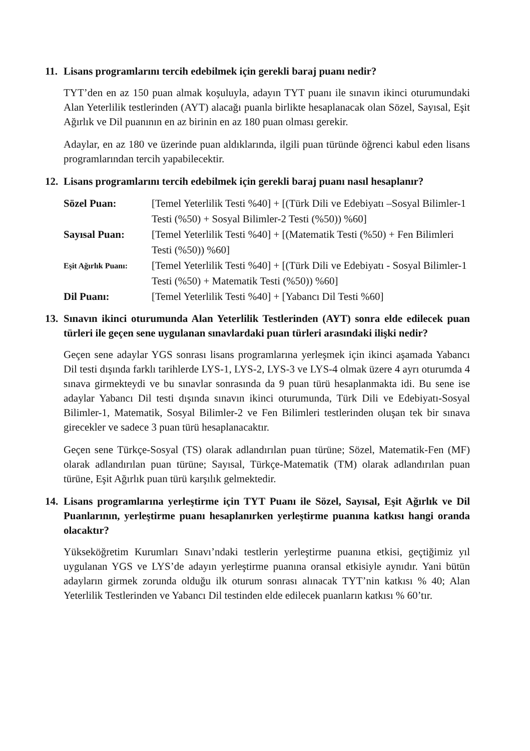11. Lisans programlarını tercih edebilmek için gerekli baraj puanı nedir?
TYT’den en az 150 puan almak koşuluyla, adayın TYT puanı ile sınavın ikinci oturumundaki Alan Yeterlilik testlerinden (AYT) alacağı puanla birlikte hesaplanacak olan Sözel, Sayısal, Eşit Ağırlık ve Dil puanının en az birinin en az 180 puan olması gerekir.
Adaylar, en az 180 ve üzerinde puan aldıklarında, ilgili puan türünde öğrenci kabul eden lisans programlarından tercih yapabilecektir.
12. Lisans programlarını tercih edebilmek için gerekli baraj puanı nasıl hesaplanır?
Sözel Puan: [Temel Yeterlilik Testi %40] + [(Türk Dili ve Edebiyatı –Sosyal Bilimler-1 Testi (%50) + Sosyal Bilimler-2 Testi (%50)) %60]
Sayısal Puan: [Temel Yeterlilik Testi %40] + [(Matematik Testi (%50) + Fen Bilimleri Testi (%50)) %60]
Eşit Ağırlık Puanı: [Temel Yeterlilik Testi %40] + [(Türk Dili ve Edebiyatı - Sosyal Bilimler-1 Testi (%50) + Matematik Testi (%50)) %60]
Dil Puanı: [Temel Yeterlilik Testi %40] + [Yabancı Dil Testi %60]
13. Sınavın ikinci oturumunda Alan Yeterlilik Testlerinden (AYT) sonra elde edilecek puan türleri ile geçen sene uygulanan sınavlardaki puan türleri arasındaki ilişki nedir?
Geçen sene adaylar YGS sonrası lisans programlarına yerleşmek için ikinci aşamada Yabancı Dil testi dışında farklı tarihlerde LYS-1, LYS-2, LYS-3 ve LYS-4 olmak üzere 4 ayrı oturumda 4 sınava girmekteydi ve bu sınavlar sonrasında da 9 puan türü hesaplanmakta idi. Bu sene ise adaylar Yabancı Dil testi dışında sınavın ikinci oturumunda, Türk Dili ve Edebiyatı-Sosyal Bilimler-1, Matematik, Sosyal Bilimler-2 ve Fen Bilimleri testlerinden oluşan tek bir sınava girecekler ve sadece 3 puan türü hesaplanacaktır.
Geçen sene Türkçe-Sosyal (TS) olarak adlandırılan puan türüne; Sözel, Matematik-Fen (MF) olarak adlandırılan puan türüne; Sayısal, Türkçe-Matematik (TM) olarak adlandırılan puan türüne, Eşit Ağırlık puan türü karşılık gelmektedir.
14. Lisans programlarına yerleştirme için TYT Puanı ile Sözel, Sayısal, Eşit Ağırlık ve Dil Puanlarının, yerleştirme puanı hesaplanırken yerleştirme puanına katkısı hangi oranda olacaktır?
Yükseköğretim Kurumları Sınavı’ndaki testlerin yerleştirme puanına etkisi, geçtiğimiz yıl uygulanan YGS ve LYS’de adayın yerleştirme puanına oransal etkisiyle aynıdır. Yani bütün adayların girmek zorunda olduğu ilk oturum sonrası alınacak TYT’nin katkısı % 40; Alan Yeterlilik Testlerinden ve Yabancı Dil testinden elde edilecek puanların katkısı % 60’tır.